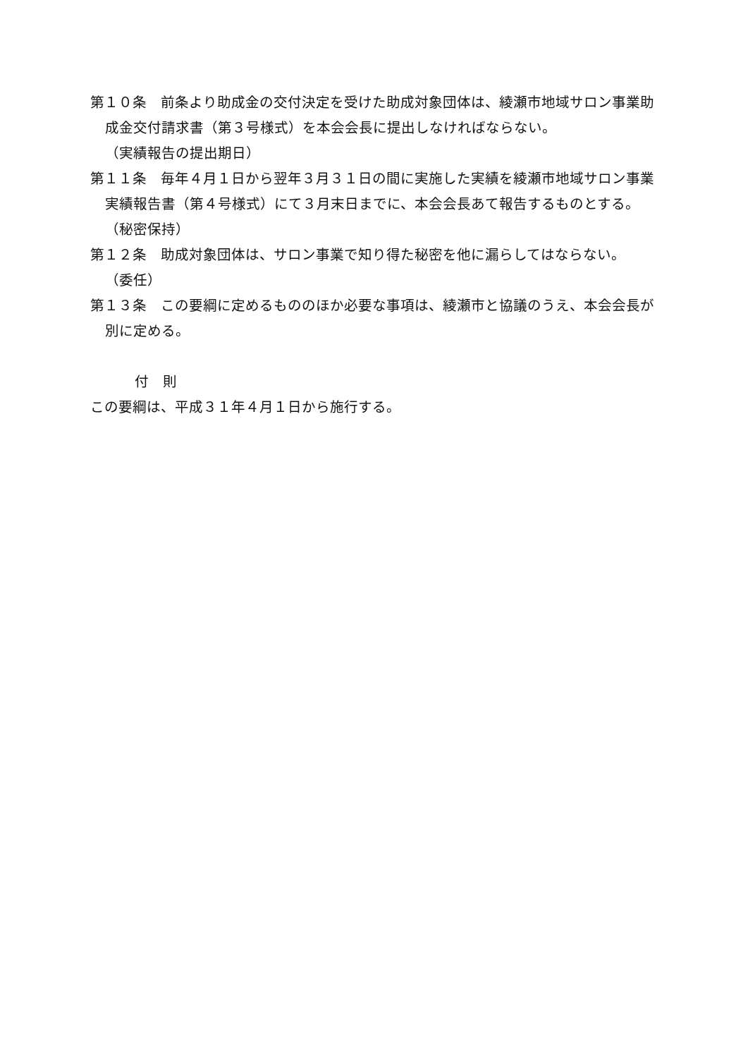第１０条　前条より助成金の交付決定を受けた助成対象団体は、綾瀬市地域サロン事業助成金交付請求書（第３号様式）を本会会長に提出しなければならない。
（実績報告の提出期日）
第１１条　毎年４月１日から翌年３月３１日の間に実施した実績を綾瀬市地域サロン事業実績報告書（第４号様式）にて３月末日までに、本会会長あて報告するものとする。
（秘密保持）
第１２条　助成対象団体は、サロン事業で知り得た秘密を他に漏らしてはならない。
（委任）
第１３条　この要綱に定めるもののほか必要な事項は、綾瀬市と協議のうえ、本会会長が別に定める。
付　則
この要綱は、平成３１年４月１日から施行する。